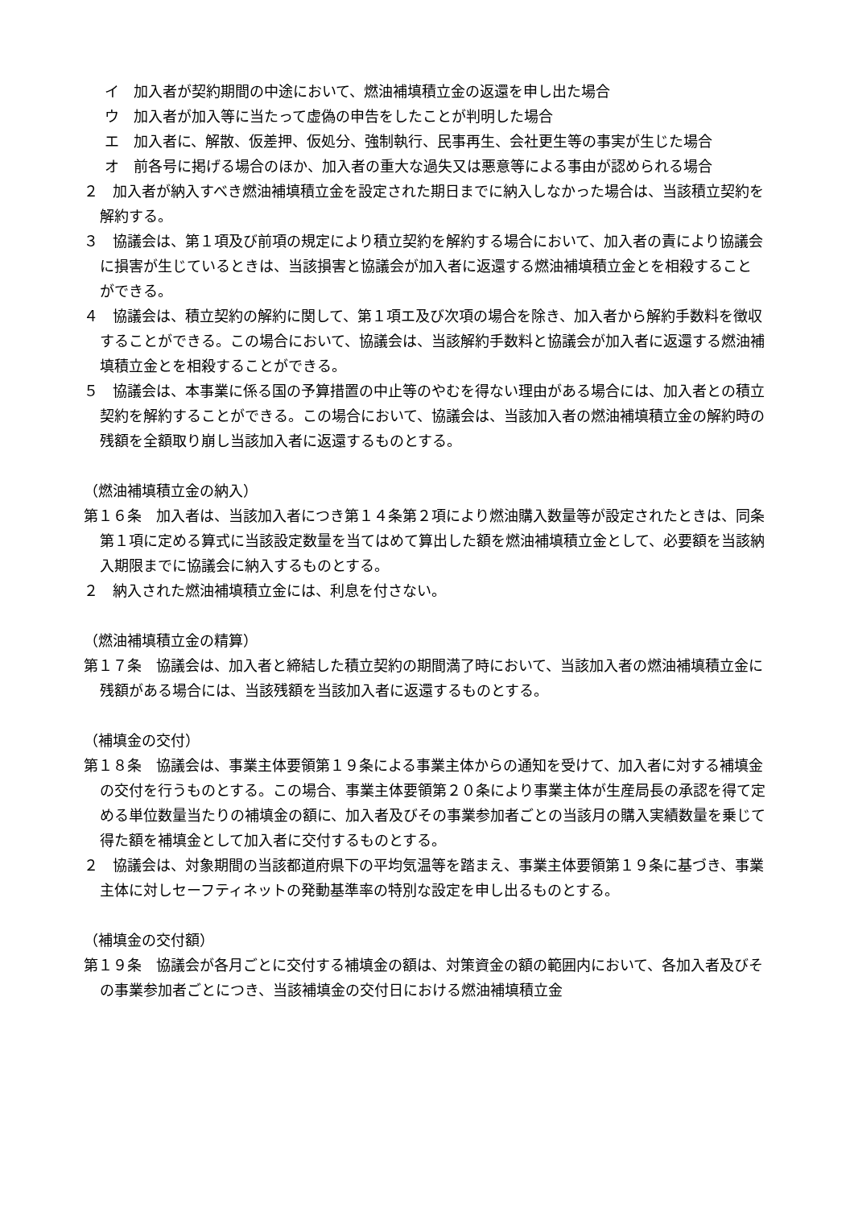イ　加入者が契約期間の中途において、燃油補填積立金の返還を申し出た場合
ウ　加入者が加入等に当たって虚偽の申告をしたことが判明した場合
エ　加入者に、解散、仮差押、仮処分、強制執行、民事再生、会社更生等の事実が生じた場合
オ　前各号に掲げる場合のほか、加入者の重大な過失又は悪意等による事由が認められる場合
２　加入者が納入すべき燃油補填積立金を設定された期日までに納入しなかった場合は、当該積立契約を解約する。
３　協議会は、第１項及び前項の規定により積立契約を解約する場合において、加入者の責により協議会に損害が生じているときは、当該損害と協議会が加入者に返還する燃油補填積立金とを相殺することができる。
４　協議会は、積立契約の解約に関して、第１項エ及び次項の場合を除き、加入者から解約手数料を徴収することができる。この場合において、協議会は、当該解約手数料と協議会が加入者に返還する燃油補填積立金とを相殺することができる。
５　協議会は、本事業に係る国の予算措置の中止等のやむを得ない理由がある場合には、加入者との積立契約を解約することができる。この場合において、協議会は、当該加入者の燃油補填積立金の解約時の残額を全額取り崩し当該加入者に返還するものとする。
（燃油補填積立金の納入）
第１６条　加入者は、当該加入者につき第１４条第２項により燃油購入数量等が設定されたときは、同条第１項に定める算式に当該設定数量を当てはめて算出した額を燃油補填積立金として、必要額を当該納入期限までに協議会に納入するものとする。
２　納入された燃油補填積立金には、利息を付さない。
（燃油補填積立金の精算）
第１７条　協議会は、加入者と締結した積立契約の期間満了時において、当該加入者の燃油補填積立金に残額がある場合には、当該残額を当該加入者に返還するものとする。
（補填金の交付）
第１８条　協議会は、事業主体要領第１９条による事業主体からの通知を受けて、加入者に対する補填金の交付を行うものとする。この場合、事業主体要領第２０条により事業主体が生産局長の承認を得て定める単位数量当たりの補填金の額に、加入者及びその事業参加者ごとの当該月の購入実績数量を乗じて得た額を補填金として加入者に交付するものとする。
２　協議会は、対象期間の当該都道府県下の平均気温等を踏まえ、事業主体要領第１９条に基づき、事業主体に対しセーフティネットの発動基準率の特別な設定を申し出るものとする。
（補填金の交付額）
第１９条　協議会が各月ごとに交付する補填金の額は、対策資金の額の範囲内において、各加入者及びその事業参加者ごとにつき、当該補填金の交付日における燃油補填積立金